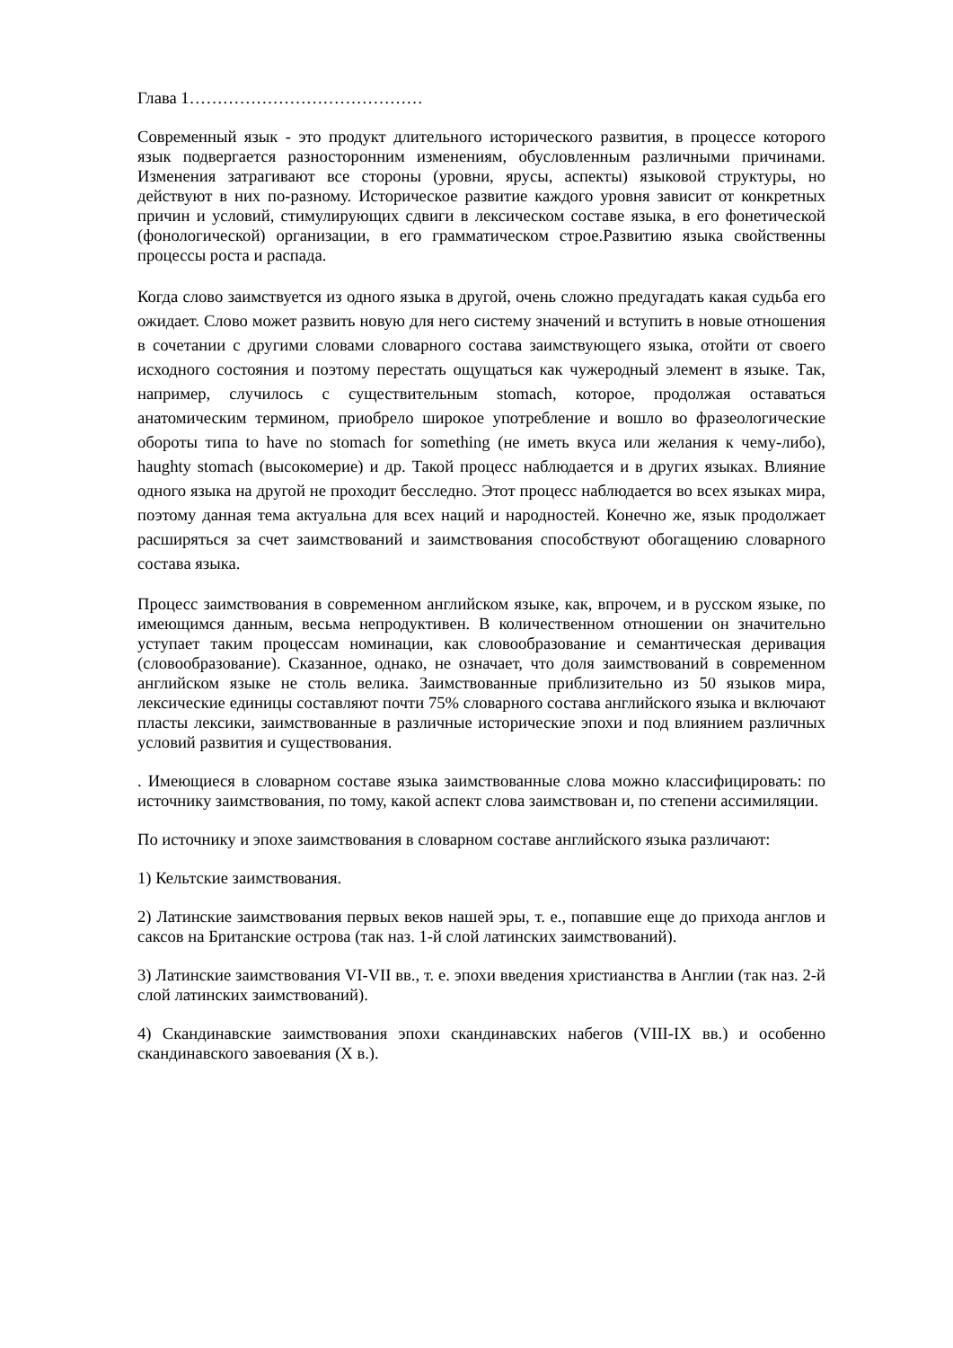Глава 1……………………………………
Современный язык - это продукт длительного исторического развития, в процессе которого язык подвергается разносторонним изменениям, обусловленным различными причинами. Изменения затрагивают все стороны (уровни, ярусы, аспекты) языковой структуры, но действуют в них по-разному. Историческое развитие каждого уровня зависит от конкретных причин и условий, стимулирующих сдвиги в лексическом составе языка, в его фонетической (фонологической) организации, в его грамматическом строе.Развитию языка свойственны процессы роста и распада.
Когда слово заимствуется из одного языка в другой, очень сложно предугадать какая судьба его ожидает. Слово может развить новую для него систему значений и вступить в новые отношения в сочетании с другими словами словарного состава заимствующего языка, отойти от своего исходного состояния и поэтому перестать ощущаться как чужеродный элемент в языке. Так, например, случилось с существительным stomach, которое, продолжая оставаться анатомическим термином, приобрело широкое употребление и вошло во фразеологические обороты типа to have no stomach for something (не иметь вкуса или желания к чему-либо), haughty stomach (высокомерие) и др. Такой процесс наблюдается и в других языках. Влияние одного языка на другой не проходит бесследно. Этот процесс наблюдается во всех языках мира, поэтому данная тема актуальна для всех наций и народностей. Конечно же, язык продолжает расширяться за счет заимствований и заимствования способствуют обогащению словарного состава языка.
Процесс заимствования в современном английском языке, как, впрочем, и в русском языке, по имеющимся данным, весьма непродуктивен. В количественном отношении он значительно уступает таким процессам номинации, как словообразование и семантическая деривация (словообразование). Сказанное, однако, не означает, что доля заимствований в современном английском языке не столь велика. Заимствованные приблизительно из 50 языков мира, лексические единицы составляют почти 75% словарного состава английского языка и включают пласты лексики, заимствованные в различные исторические эпохи и под влиянием различных условий развития и существования.
. Имеющиеся в словарном составе языка заимствованные слова можно классифицировать: по источнику заимствования, по тому, какой аспект слова заимствован и, по степени ассимиляции.
По источнику и эпохе заимствования в словарном составе английского языка различают:
1) Кельтские заимствования.
2) Латинские заимствования первых веков нашей эры, т. е., попавшие еще до прихода англов и саксов на Британские острова (так наз. 1-й слой латинских заимствований).
3) Латинские заимствования VI-VII вв., т. е. эпохи введения христианства в Англии (так наз. 2-й слой латинских заимствований).
4) Скандинавские заимствования эпохи скандинавских набегов (VIII-IX вв.) и особенно скандинавского завоевания (X в.).